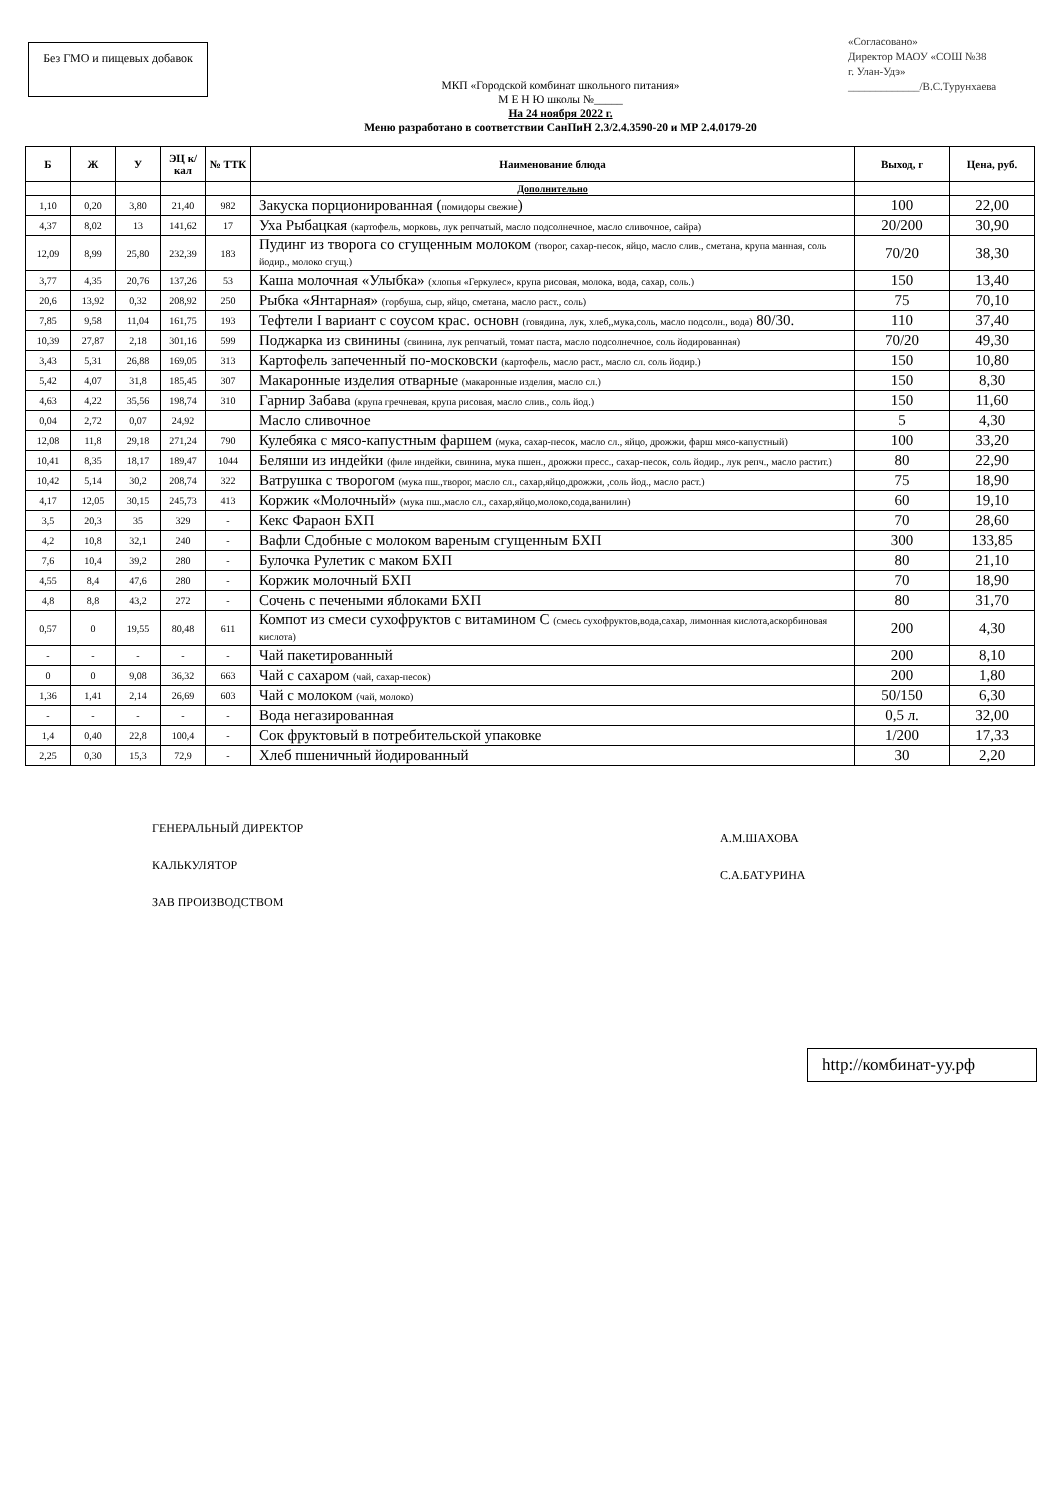Без ГМО и пищевых добавок
«Согласовано»
Директор МАОУ «СОШ №38
г. Улан-Удэ»
_____________/В.С.Турунхаева
МКП «Городской комбинат школьного питания»
М Е Н Ю школы №_____
На 24 ноября 2022 г.
Меню разработано в соответствии СанПиН 2.3/2.4.3590-20 и МР 2.4.0179-20
| Б | Ж | У | ЭЦ к/кал | № ТТК | Наименование блюда | Выход, г | Цена, руб. |
| --- | --- | --- | --- | --- | --- | --- | --- |
| | | | | | Дополнительно | | |
| 1,10 | 0,20 | 3,80 | 21,40 | 982 | Закуска порционированная ( помидоры свежие ) | 100 | 22,00 |
| 4,37 | 8,02 | 13 | 141,62 | 17 | Уха Рыбацкая (картофель, морковь, лук репчатый, масло подсолнечное, масло сливочное, сайра) | 20/200 | 30,90 |
| 12,09 | 8,99 | 25,80 | 232,39 | 183 | Пудинг из творога со сгущенным молоком (творог, сахар-песок, яйцо, масло слив., сметана, крупа манная, соль йодир., молоко сгущ.) | 70/20 | 38,30 |
| 3,77 | 4,35 | 20,76 | 137,26 | 53 | Каша молочная «Улыбка» (хлопья «Геркулес», крупа рисовая, молока, вода, сахар, соль.) | 150 | 13,40 |
| 20,6 | 13,92 | 0,32 | 208,92 | 250 | Рыбка «Янтарная» (горбуша, сыр, яйцо, сметана, масло раст., соль) | 75 | 70,10 |
| 7,85 | 9,58 | 11,04 | 161,75 | 193 | Тефтели I вариант с соусом крас. основн (говядина, лук, хлеб,,мука,соль, масло подсолн., вода) 80/30. | 110 | 37,40 |
| 10,39 | 27,87 | 2,18 | 301,16 | 599 | Поджарка из свинины (свинина, лук репчатый, томат паста, масло подсолнечное, соль йодированная) | 70/20 | 49,30 |
| 3,43 | 5,31 | 26,88 | 169,05 | 313 | Картофель запеченный по-московски (картофель, масло раст., масло сл. соль йодир.) | 150 | 10,80 |
| 5,42 | 4,07 | 31,8 | 185,45 | 307 | Макаронные изделия отварные (макаронные изделия, масло сл.) | 150 | 8,30 |
| 4,63 | 4,22 | 35,56 | 198,74 | 310 | Гарнир Забава (крупа гречневая, крупа рисовая, масло слив., соль йод.) | 150 | 11,60 |
| 0,04 | 2,72 | 0,07 | 24,92 | | Масло сливочное | 5 | 4,30 |
| 12,08 | 11,8 | 29,18 | 271,24 | 790 | Кулебяка с мясо-капустным фаршем (мука, сахар-песок, масло сл., яйцо, дрожжи, фарш мясо-капустный) | 100 | 33,20 |
| 10,41 | 8,35 | 18,17 | 189,47 | 1044 | Беляши из индейки (филе индейки, свинина, мука пшен., дрожжи пресс., сахар-песок, соль йодир., лук репч., масло растит.) | 80 | 22,90 |
| 10,42 | 5,14 | 30,2 | 208,74 | 322 | Ватрушка с творогом (мука пш.,творог, масло сл., сахар,яйцо,дрожжи, ,соль йод., масло раст.) | 75 | 18,90 |
| 4,17 | 12,05 | 30,15 | 245,73 | 413 | Коржик «Молочный» (мука пш.,масло сл., сахар,яйцо,молоко,сода,ванилин) | 60 | 19,10 |
| 3,5 | 20,3 | 35 | 329 | - | Кекс Фараон БХП | 70 | 28,60 |
| 4,2 | 10,8 | 32,1 | 240 | - | Вафли Сдобные с молоком вареным сгущенным БХП | 300 | 133,85 |
| 7,6 | 10,4 | 39,2 | 280 | - | Булочка Рулетик с маком БХП | 80 | 21,10 |
| 4,55 | 8,4 | 47,6 | 280 | - | Коржик молочный БХП | 70 | 18,90 |
| 4,8 | 8,8 | 43,2 | 272 | - | Сочень с печеными яблоками БХП | 80 | 31,70 |
| 0,57 | 0 | 19,55 | 80,48 | 611 | Компот из смеси сухофруктов с витамином С (смесь сухофруктов,вода,сахар, лимонная кислота,аскорбиновая кислота) | 200 | 4,30 |
| - | - | - | - | - | Чай пакетированный | 200 | 8,10 |
| 0 | 0 | 9,08 | 36,32 | 663 | Чай с сахаром (чай, сахар-песок) | 200 | 1,80 |
| 1,36 | 1,41 | 2,14 | 26,69 | 603 | Чай с молоком (чай, молоко) | 50/150 | 6,30 |
| - | - | - | - | - | Вода негазированная | 0,5 л. | 32,00 |
| 1,4 | 0,40 | 22,8 | 100,4 | - | Сок фруктовый в потребительской упаковке | 1/200 | 17,33 |
| 2,25 | 0,30 | 15,3 | 72,9 | - | Хлеб пшеничный йодированный | 30 | 2,20 |
ГЕНЕРАЛЬНЫЙ ДИРЕКТОР
КАЛЬКУЛЯТОР
ЗАВ ПРОИЗВОДСТВОМ
А.М.ШАХОВА
С.А.БАТУРИНА
http://комбинат-уу.рф